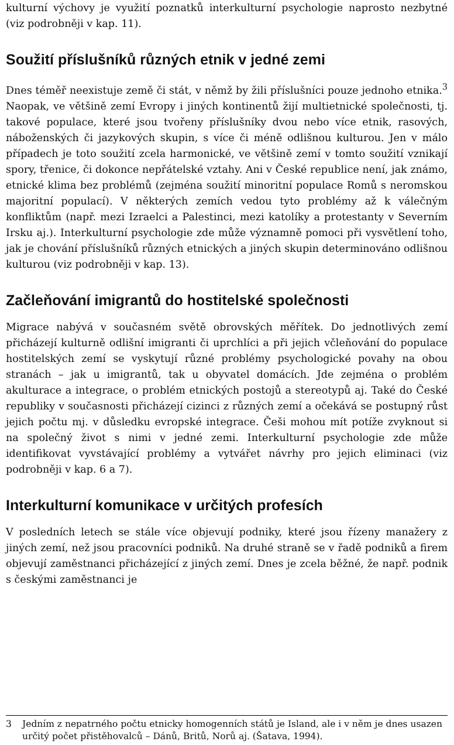kulturní výchovy je využití poznatků interkulturní psychologie naprosto nezbytné (viz podrobněji v kap. 11).
Soužití příslušníků různých etnik v jedné zemi
Dnes téměř neexistuje země či stát, v němž by žili příslušníci pouze jednoho etnika.<sup>3</sup> Naopak, ve většině zemí Evropy i jiných kontinentů žijí multietnické společnosti, tj. takové populace, které jsou tvořeny příslušníky dvou nebo více etnik, rasových, náboženských či jazykových skupin, s více či méně odlišnou kulturou. Jen v málo případech je toto soužití zcela harmonické, ve většině zemí v tomto soužití vznikají spory, třenice, či dokonce nepřátelské vztahy. Ani v České republice není, jak známo, etnické klima bez problémů (zejména soužití minoritní populace Romů s neromskou majoritní populací). V některých zemích vedou tyto problémy až k válečným konfliktům (např. mezi Izraelci a Palestinci, mezi katolíky a protestanty v Severním Irsku aj.). Interkulturní psychologie zde může významně pomoci při vysvětlení toho, jak je chování příslušníků různých etnických a jiných skupin determinováno odlišnou kulturou (viz podrobněji v kap. 13).
Začleňování imigrantů do hostitelské společnosti
Migrace nabývá v současném světě obrovských měřítek. Do jednotlivých zemí přicházejí kulturně odlišní imigranti či uprchlíci a při jejich včleňování do populace hostitelských zemí se vyskytují různé problémy psychologické povahy na obou stranách – jak u imigrantů, tak u obyvatel domácích. Jde zejména o problém akulturace a integrace, o problém etnických postojů a stereotypů aj. Také do České republiky v současnosti přicházejí cizinci z různých zemí a očekává se postupný růst jejich počtu mj. v důsledku evropské integrace. Češi mohou mít potíže zvyknout si na společný život s nimi v jedné zemi. Interkulturní psychologie zde může identifikovat vyvstávající problémy a vytvářet návrhy pro jejich eliminaci (viz podrobněji v kap. 6 a 7).
Interkulturní komunikace v určitých profesích
V posledních letech se stále více objevují podniky, které jsou řízeny manažery z jiných zemí, než jsou pracovníci podniků. Na druhé straně se v řadě podniků a firem objevují zaměstnanci přicházející z jiných zemí. Dnes je zcela běžné, že např. podnik s českými zaměstnanci je
3 Jedním z nepatrného počtu etnicky homogenních států je Island, ale i v něm je dnes usazen určitý počet přistěhovalců – Dánů, Britů, Norů aj. (Šatava, 1994).